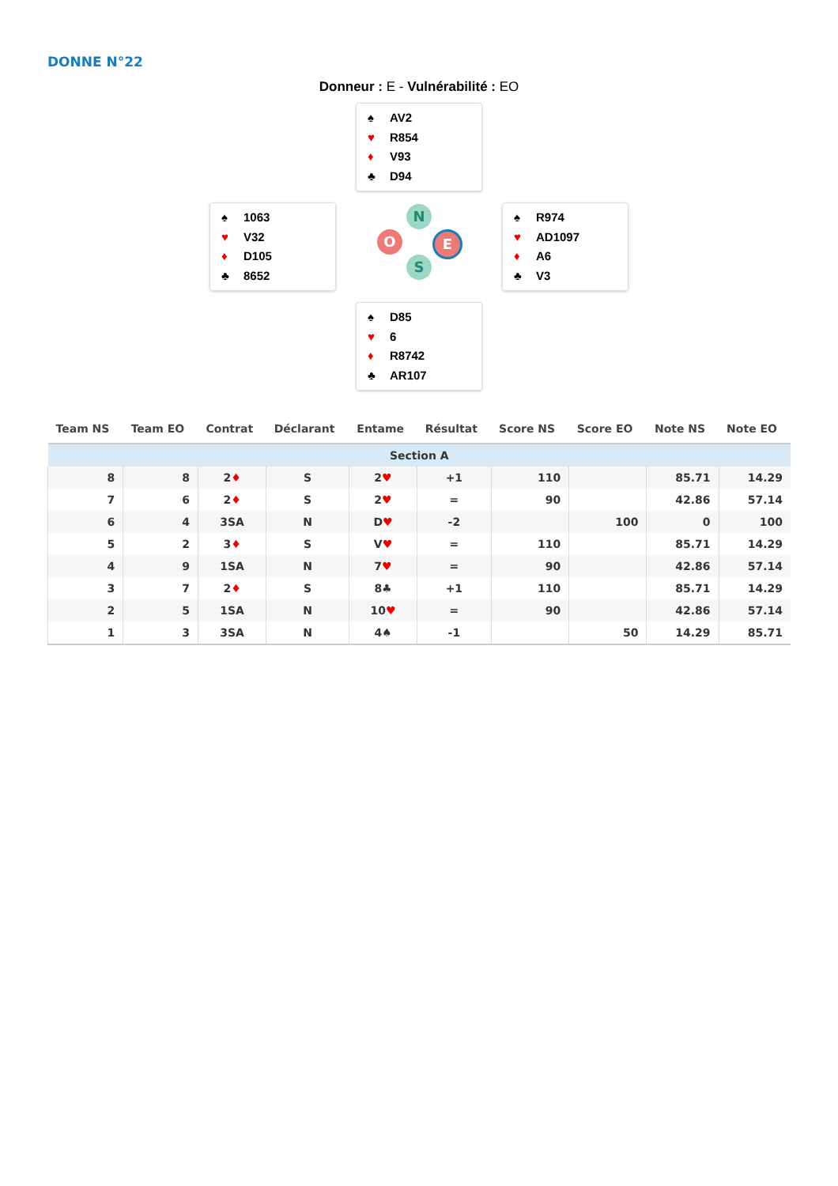DONNE N°22
Donneur : E - Vulnérabilité : EO
♠ AV2
♥ R854
♦ V93
♣ D94
♠ 1063
♥ V32
♦ D105
♣ 8652
N
O E
S
♠ R974
♥ AD1097
♦ A6
♣ V3
♠ D85
♥ 6
♦ R8742
♣ AR107
| Team NS | Team EO | Contrat | Déclarant | Entame | Résultat | Score NS | Score EO | Note NS | Note EO |
| --- | --- | --- | --- | --- | --- | --- | --- | --- | --- |
| Section A | | | | | | | | | |
| 8 | 8 | 2 ♦ | S | 2 ♥ | +1 | 110 | | 85.71 | 14.29 |
| 7 | 6 | 2 ♦ | S | 2 ♥ | = | 90 | | 42.86 | 57.14 |
| 6 | 4 | 3SA | N | D ♥ | -2 | | 100 | 0 | 100 |
| 5 | 2 | 3 ♦ | S | V ♥ | = | 110 | | 85.71 | 14.29 |
| 4 | 9 | 1SA | N | 7 ♥ | = | 90 | | 42.86 | 57.14 |
| 3 | 7 | 2 ♦ | S | 8♣ | +1 | 110 | | 85.71 | 14.29 |
| 2 | 5 | 1SA | N | 10 ♥ | = | 90 | | 42.86 | 57.14 |
| 1 | 3 | 3SA | N | 4♠ | -1 | | 50 | 14.29 | 85.71 |